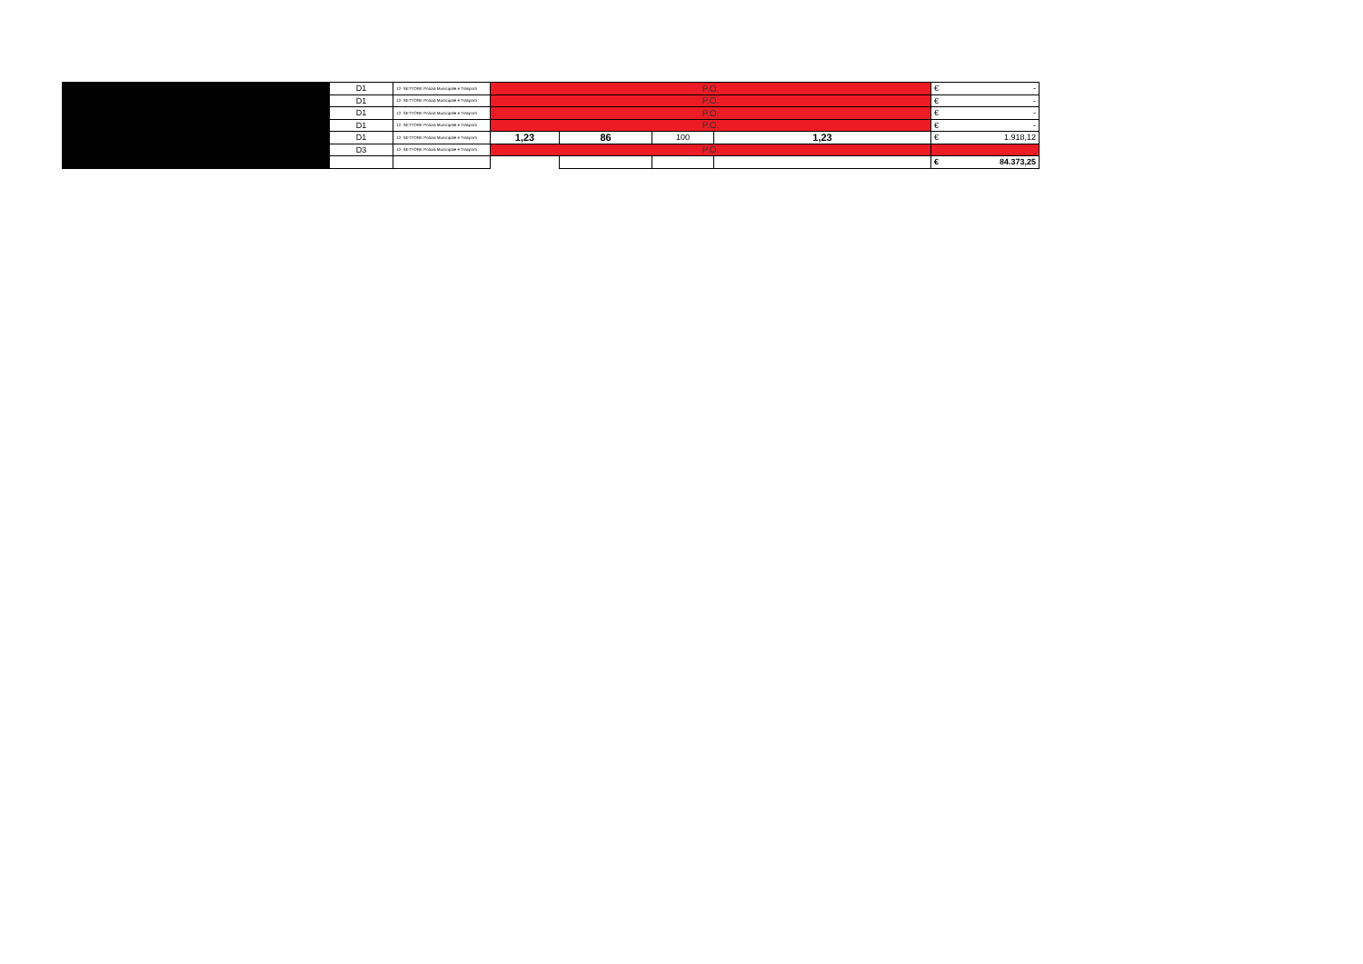| D1 | 12- SETTORE Polizia Municipale e Trasporti | P.O. | | | | € - |
| D1 | 12- SETTORE Polizia Municipale e Trasporti | P.O. | | | | € - |
| D1 | 12- SETTORE Polizia Municipale e Trasporti | P.O. | | | | € - |
| D1 | 12- SETTORE Polizia Municipale e Trasporti | P.O. | | | | € - |
| D1 | 12- SETTORE Polizia Municipale e Trasporti | 1,23 | 86 | 100 | 1,23 | € 1.918,12 |
| D3 | 12- SETTORE Polizia Municipale e Trasporti | P.O. | | | | |
| | | | | | | € 84.373,25 |